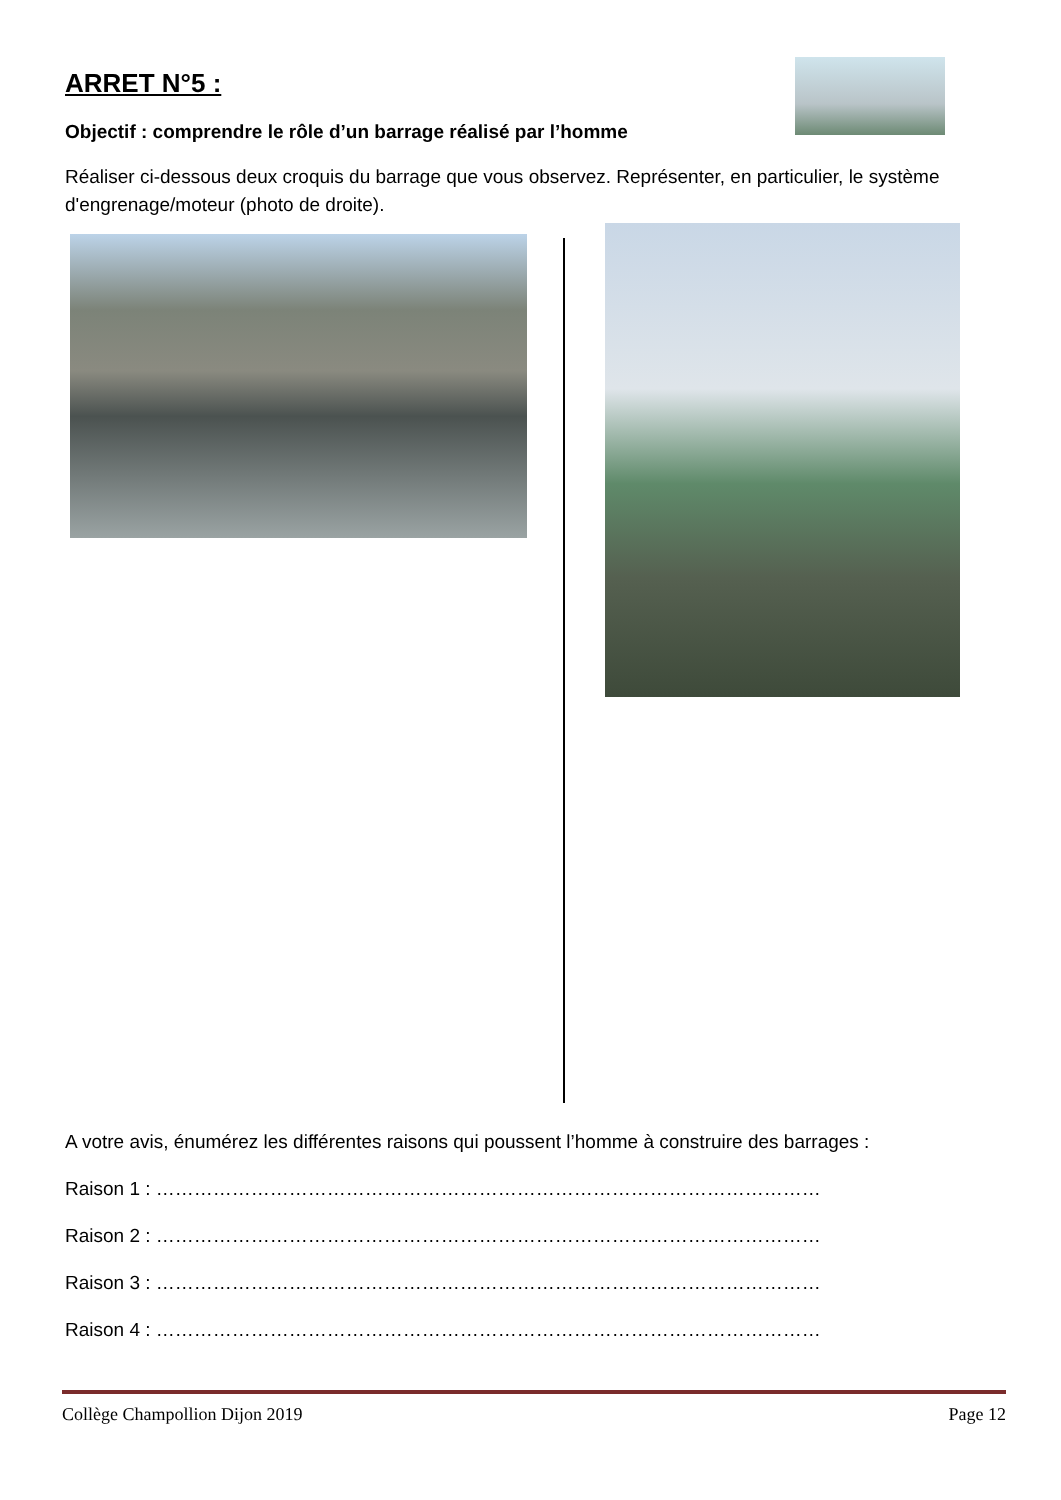ARRET N°5 :
Objectif : comprendre le rôle d’un barrage réalisé par l’homme
Réaliser ci-dessous deux croquis du barrage que vous observez. Représenter, en particulier, le système d'engrenage/moteur (photo de droite).
A votre avis, énumérez les différentes raisons qui poussent l’homme à construire des barrages :
Raison 1 : ……………………………………………………………………………………………
Raison 2 : ……………………………………………………………………………………………
Raison 3 : ……………………………………………………………………………………………
Raison 4 : ……………………………………………………………………………………………
Collège Champollion Dijon 2019 Page 12